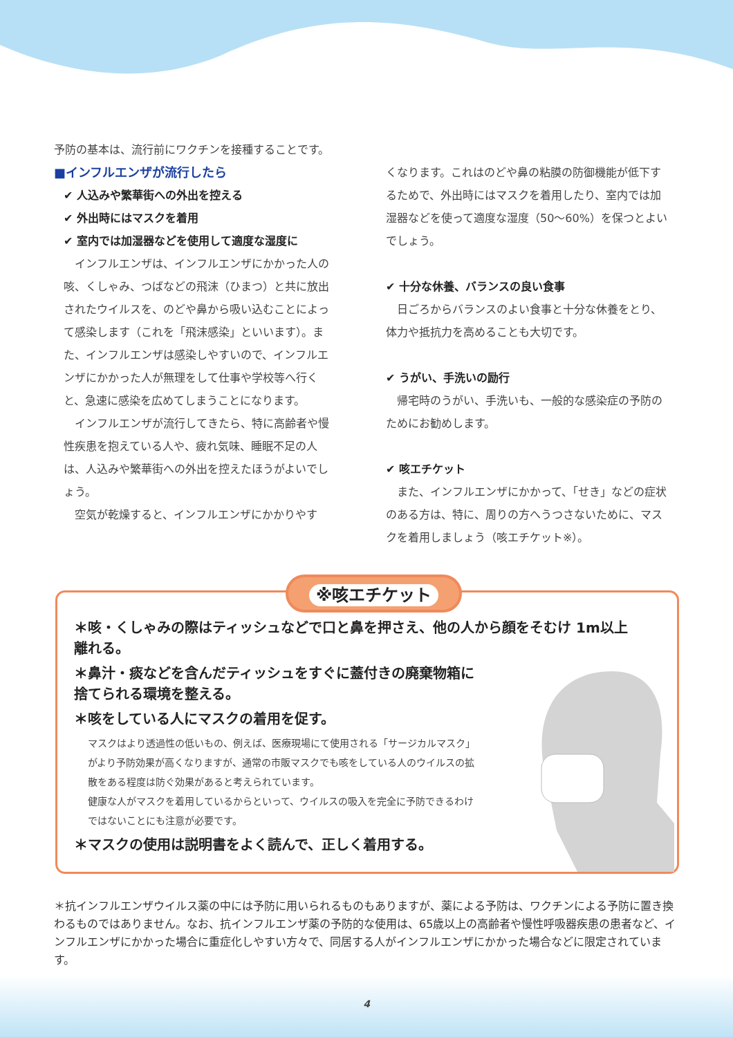予防の基本は、流行前にワクチンを接種することです。
■インフルエンザが流行したら
✔ 人込みや繁華街への外出を控える
✔ 外出時にはマスクを着用
✔ 室内では加湿器などを使用して適度な湿度に
インフルエンザは、インフルエンザにかかった人の咳、くしゃみ、つばなどの飛沫（ひまつ）と共に放出されたウイルスを、のどや鼻から吸い込むことによって感染します（これを「飛沫感染」といいます）。また、インフルエンザは感染しやすいので、インフルエンザにかかった人が無理をして仕事や学校等へ行くと、急速に感染を広めてしまうことになります。
インフルエンザが流行してきたら、特に高齢者や慢性疾患を抱えている人や、疲れ気味、睡眠不足の人は、人込みや繁華街への外出を控えたほうがよいでしょう。
空気が乾燥すると、インフルエンザにかかりやす
くなります。これはのどや鼻の粘膜の防御機能が低下するためで、外出時にはマスクを着用したり、室内では加湿器などを使って適度な湿度（50～60%）を保つとよいでしょう。
✔ 十分な休養、バランスの良い食事
日ごろからバランスのよい食事と十分な休養をとり、体力や抵抗力を高めることも大切です。
✔ うがい、手洗いの励行
帰宅時のうがい、手洗いも、一般的な感染症の予防のためにお勧めします。
✔ 咳エチケット
また、インフルエンザにかかって、「せき」などの症状のある方は、特に、周りの方へうつさないために、マスクを着用しましょう（咳エチケット※）。
※咳エチケット
＊咳・くしゃみの際はティッシュなどで口と鼻を押さえ、他の人から顔をそむけ 1m以上離れる。
＊鼻汁・痰などを含んだティッシュをすぐに蓋付きの廃棄物箱に捨てられる環境を整える。
＊咳をしている人にマスクの着用を促す。
マスクはより透過性の低いもの、例えば、医療現場にて使用される「サージカルマスク」がより予防効果が高くなりますが、通常の市販マスクでも咳をしている人のウイルスの拡散をある程度は防ぐ効果があると考えられています。
健康な人がマスクを着用しているからといって、ウイルスの吸入を完全に予防できるわけではないことにも注意が必要です。
＊マスクの使用は説明書をよく読んで、正しく着用する。
＊抗インフルエンザウイルス薬の中には予防に用いられるものもありますが、薬による予防は、ワクチンによる予防に置き換わるものではありません。なお、抗インフルエンザ薬の予防的な使用は、65歳以上の高齢者や慢性呼吸器疾患の患者など、インフルエンザにかかった場合に重症化しやすい方々で、同居する人がインフルエンザにかかった場合などに限定されています。
4